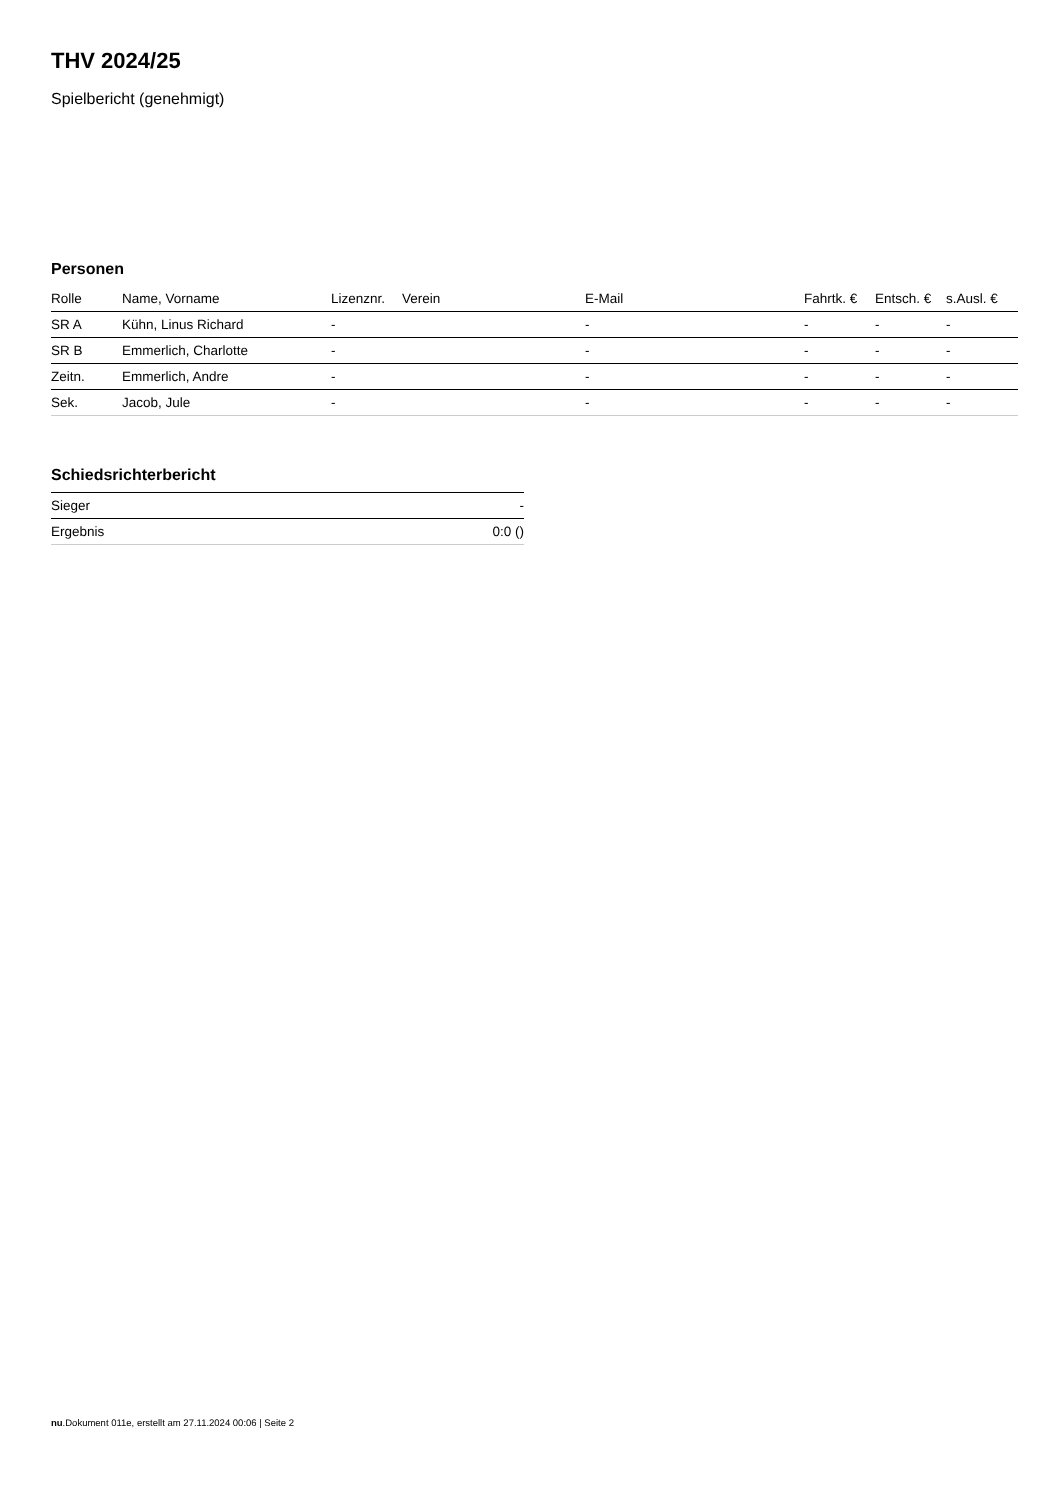THV 2024/25
Spielbericht (genehmigt)
Personen
| Rolle | Name, Vorname | Lizenznr. | Verein | E-Mail | Fahrtk. € | Entsch. € | s.Ausl. € |
| --- | --- | --- | --- | --- | --- | --- | --- |
| SR A | Kühn, Linus Richard | - | | - | - | - | - |
| SR B | Emmerlich, Charlotte | - | | - | - | - | - |
| Zeitn. | Emmerlich, Andre | - | | - | - | - | - |
| Sek. | Jacob, Jule | - | | - | - | - | - |
Schiedsrichterbericht
| Sieger | - |
| Ergebnis | 0:0 () |
nu.Dokument 011e, erstellt am 27.11.2024 00:06 | Seite 2